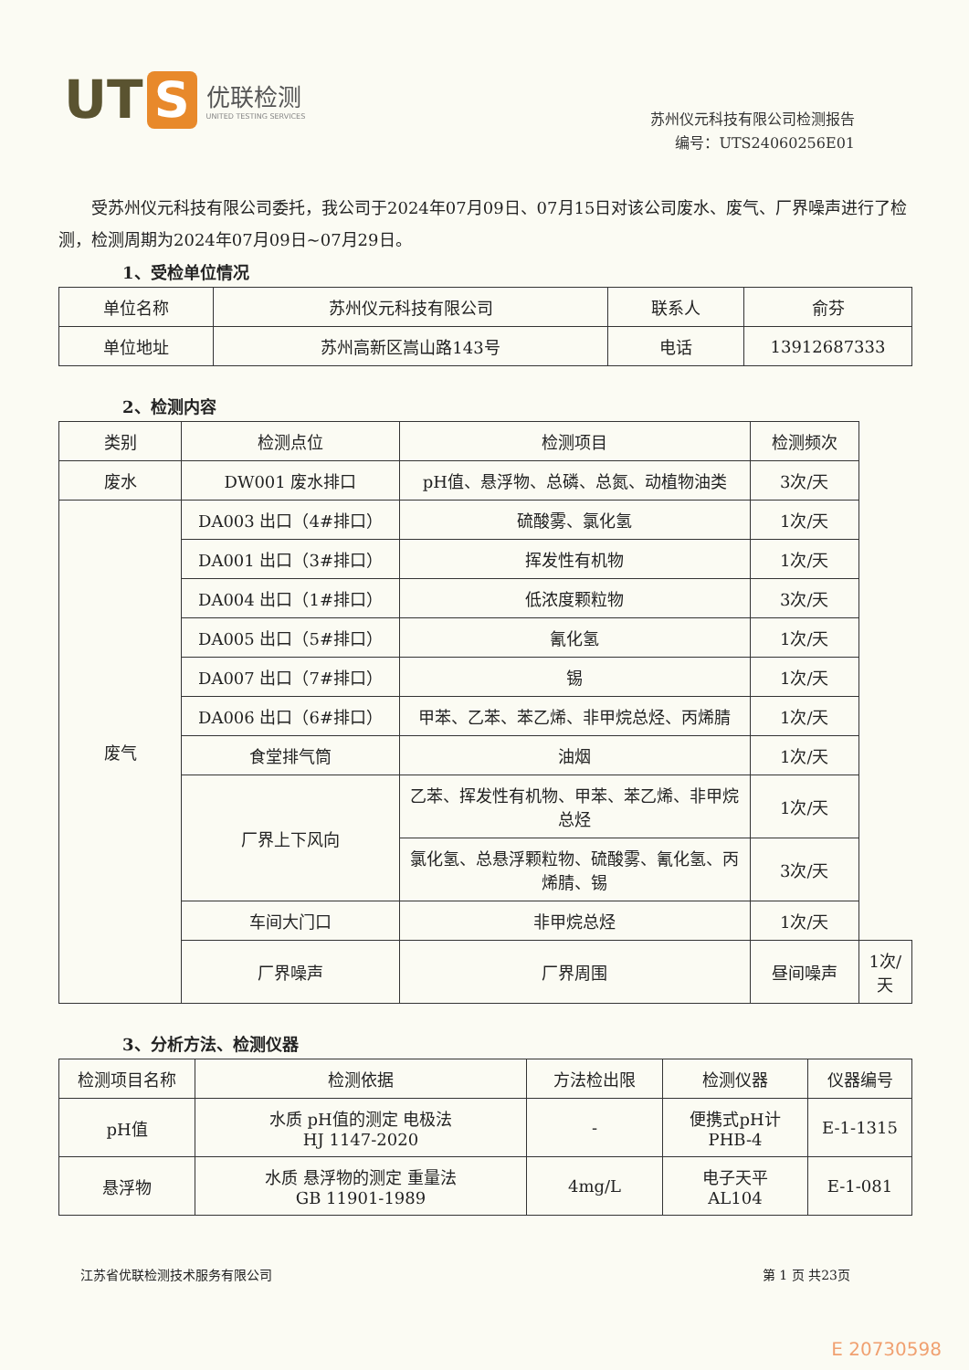UT S
优联检测
UNITED TESTING SERVICES
苏州仪元科技有限公司检测报告
编号：UTS24060256E01
受苏州仪元科技有限公司委托，我公司于2024年07月09日、07月15日对该公司废水、废气、厂界噪声进行了检测，检测周期为2024年07月09日~07月29日。
1、受检单位情况
| 单位名称 | 苏州仪元科技有限公司 | 联系人 | 俞芬 |
| 单位地址 | 苏州高新区嵩山路143号 | 电话 | 13912687333 |
2、检测内容
| 类别 | 检测点位 | 检测项目 | 检测频次 | |
| --- | --- | --- | --- | --- |
| 废水 | DW001 废水排口 | pH值、悬浮物、总磷、总氮、动植物油类 | 3次/天 | |
| 废气 | DA003 出口（4#排口） | 硫酸雾、氯化氢 | 1次/天 | |
| | DA001 出口（3#排口） | 挥发性有机物 | 1次/天 | |
| | DA004 出口（1#排口） | 低浓度颗粒物 | 3次/天 | |
| | DA005 出口（5#排口） | 氰化氢 | 1次/天 | |
| | DA007 出口（7#排口） | 锡 | 1次/天 | |
| | DA006 出口（6#排口） | 甲苯、乙苯、苯乙烯、非甲烷总烃、丙烯腈 | 1次/天 | |
| | 食堂排气筒 | 油烟 | 1次/天 | |
| | 厂界上下风向 | 乙苯、挥发性有机物、甲苯、苯乙烯、非甲烷总烃 | 1次/天 | |
| | | 氯化氢、总悬浮颗粒物、硫酸雾、氰化氢、丙烯腈、锡 | 3次/天 | |
| | 车间大门口 | 非甲烷总烃 | 1次/天 | |
| | 厂界噪声 | 厂界周围 | 昼间噪声 | 1次/天 |
3、分析方法、检测仪器
| 检测项目名称 | 检测依据 | 方法检出限 | 检测仪器 | 仪器编号 |
| --- | --- | --- | --- | --- |
| pH值 | 水质 pH值的测定 电极法 HJ 1147-2020 | - | 便携式pH计 PHB-4 | E-1-1315 |
| 悬浮物 | 水质 悬浮物的测定 重量法 GB 11901-1989 | 4mg/L | 电子天平 AL104 | E-1-081 |
江苏省优联检测技术服务有限公司 第 1 页 共23页
E 20730598